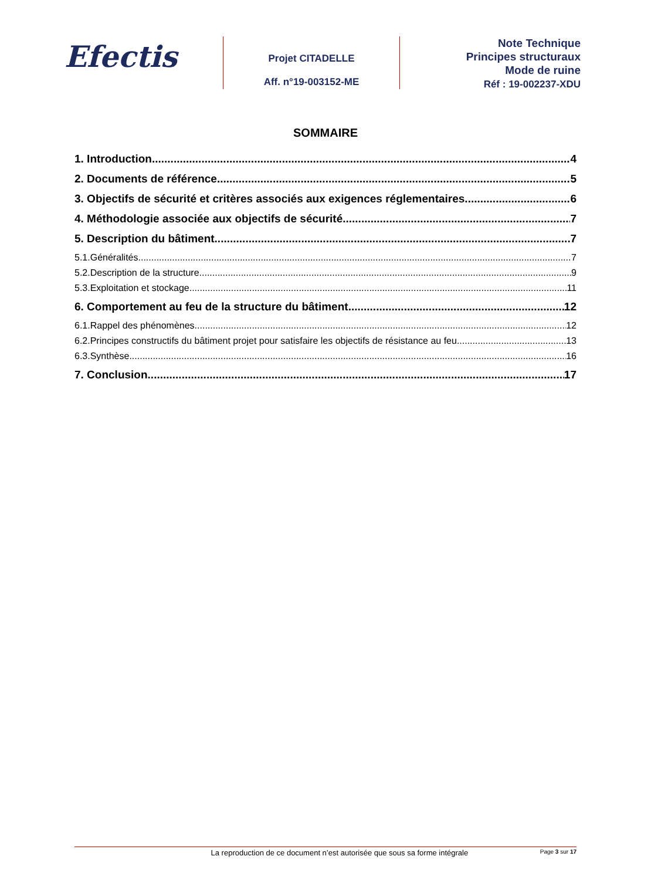Efectis
Projet CITADELLE
Aff. n°19-003152-ME
Note Technique
Principes structuraux
Mode de ruine
Réf : 19-002237-XDU
SOMMAIRE
1. Introduction 4
2. Documents de référence 5
3. Objectifs de sécurité et critères associés aux exigences réglementaires 6
4. Méthodologie associée aux objectifs de sécurité 7
5. Description du bâtiment 7
5.1.Généralités 7
5.2.Description de la structure 9
5.3.Exploitation et stockage 11
6. Comportement au feu de la structure du bâtiment 12
6.1.Rappel des phénomènes 12
6.2.Principes constructifs du bâtiment projet pour satisfaire les objectifs de résistance au feu 13
6.3.Synthèse 16
7. Conclusion 17
La reproduction de ce document n’est autorisée que sous sa forme intégrale Page 3 sur 17